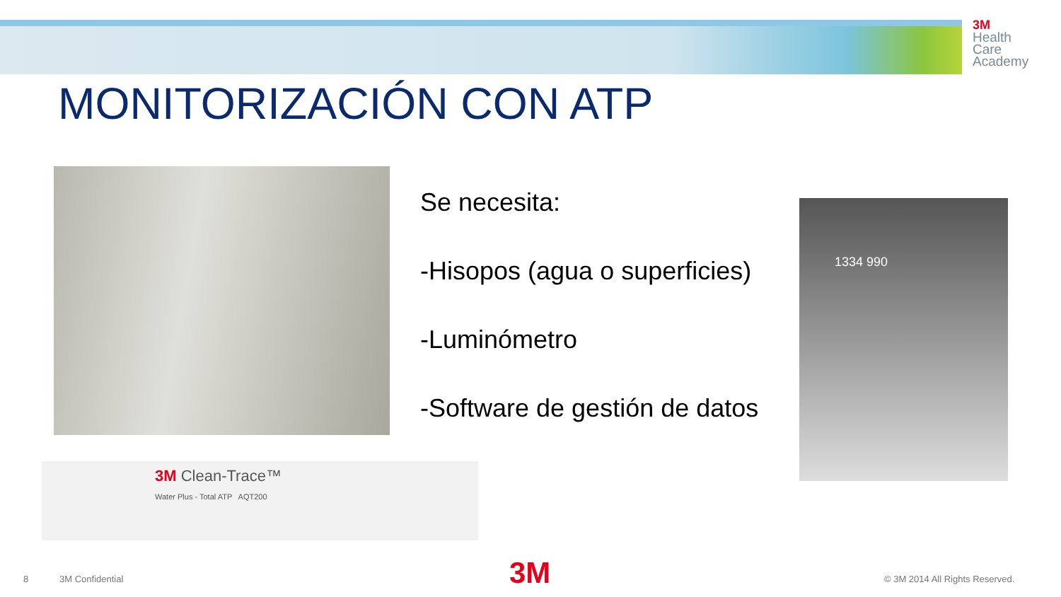3M
Health
Care
Academy
MONITORIZACIÓN CON ATP
Se necesita:
-Hisopos (agua o superficies)
-Luminómetro
-Software de gestión de datos
1334 990
3M Clean-Trace™
Water Plus - Total ATP AQT200
8 3M Confidential 3M © 3M 2014 All Rights Reserved.